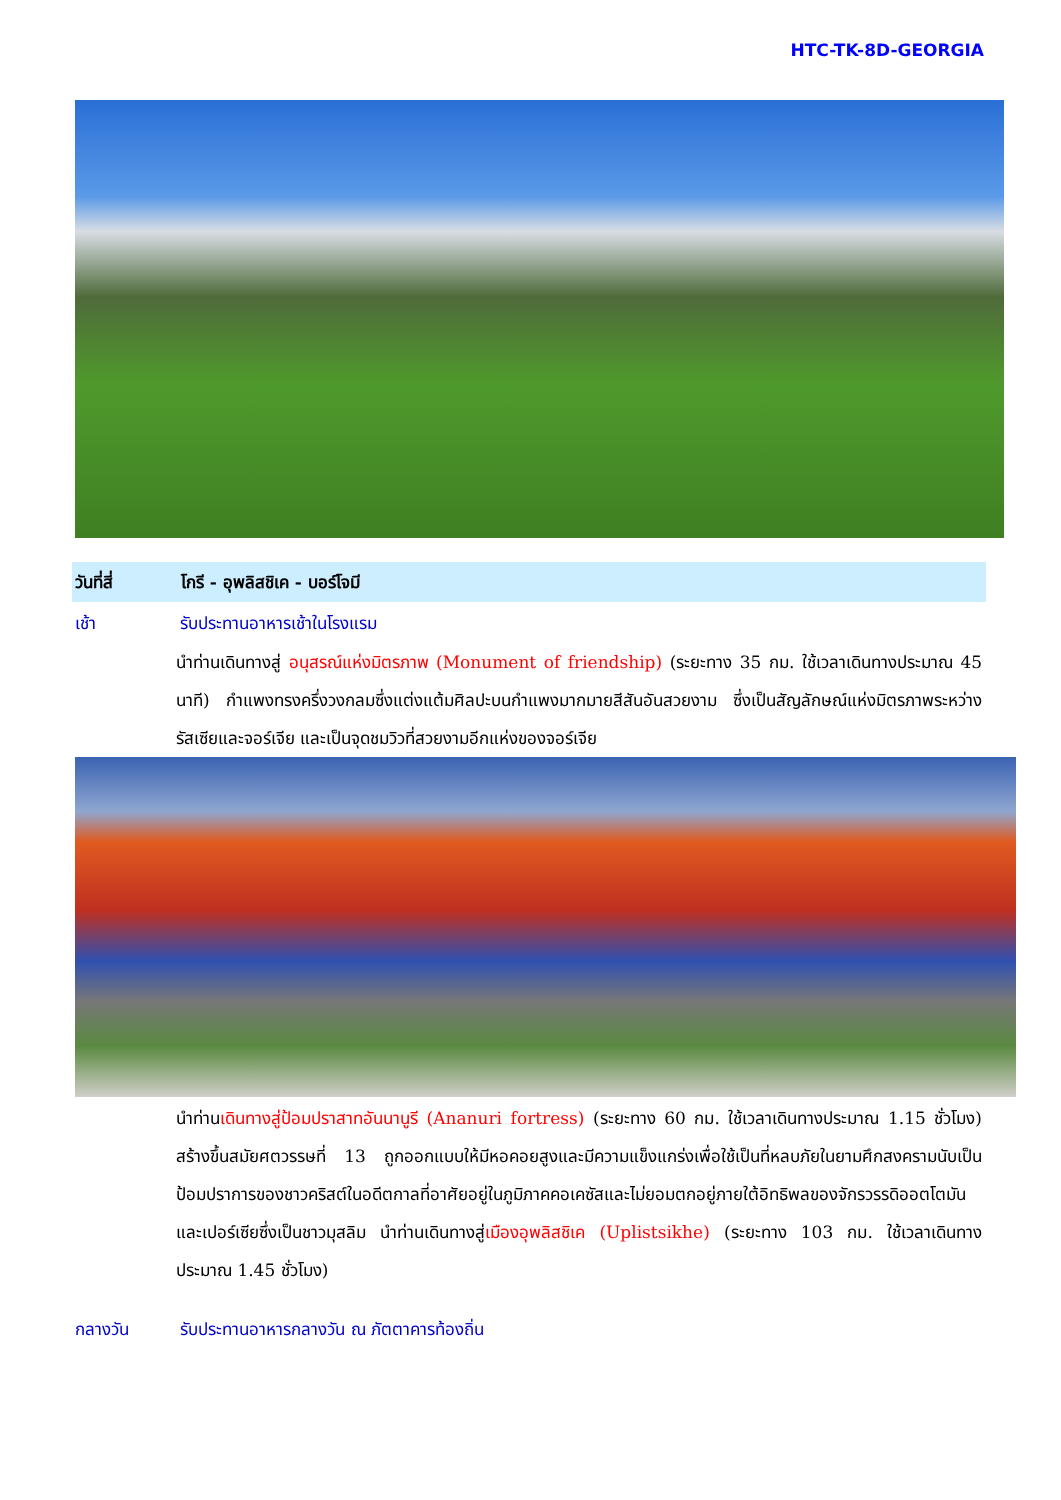HTC-TK-8D-GEORGIA
วันที่สี่ โกรี - อุพลิสชิเค - บอร์โจมี
เช้า รับประทานอาหารเช้าในโรงแรม
นำท่านเดินทางสู่ อนุสรณ์แห่งมิตรภาพ (Monument of friendship) (ระยะทาง 35 กม. ใช้เวลาเดินทางประมาณ 45 นาที) กำแพงทรงครึ่งวงกลมซึ่งแต่งแต้มศิลปะบนกำแพงมากมายสีสันอันสวยงาม ซึ่งเป็นสัญลักษณ์แห่งมิตรภาพระหว่างรัสเซียและจอร์เจีย และเป็นจุดชมวิวที่สวยงามอีกแห่งของจอร์เจีย
นำท่านเดินทางสู่ป้อมปราสาทอันนานูรี (Ananuri fortress) (ระยะทาง 60 กม. ใช้เวลาเดินทางประมาณ 1.15 ชั่วโมง) สร้างขึ้นสมัยศตวรรษที่ 13 ถูกออกแบบให้มีหอคอยสูงและมีความแข็งแกร่งเพื่อใช้เป็นที่หลบภัยในยามศึกสงครามนับเป็นป้อมปราการของชาวคริสต์ในอดีตกาลที่อาศัยอยู่ในภูมิภาคคอเคซัสและไม่ยอมตกอยู่ภายใต้อิทธิพลของจักรวรรดิออตโตมันและเปอร์เซียซึ่งเป็นชาวมุสลิม นำท่านเดินทางสู่เมืองอุพลิสชิเค (Uplistsikhe) (ระยะทาง 103 กม. ใช้เวลาเดินทางประมาณ 1.45 ชั่วโมง)
กลางวัน รับประทานอาหารกลางวัน ณ ภัตตาคารท้องถิ่น